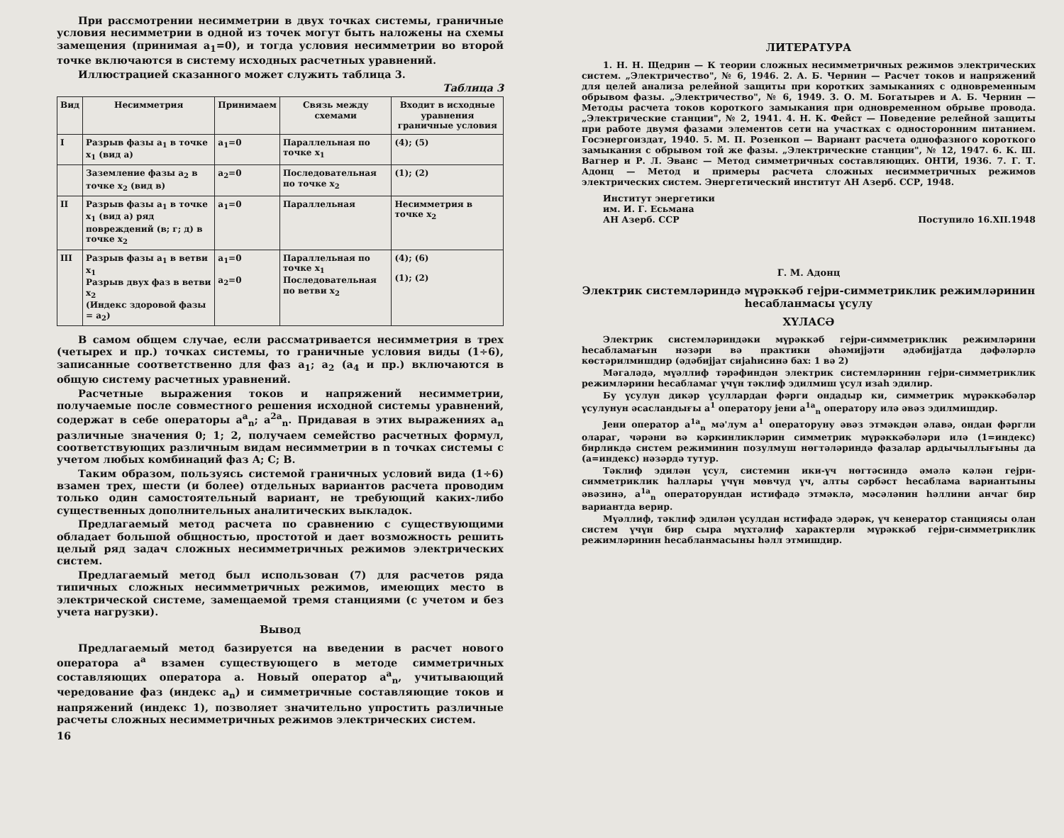При рассмотрении несимметрии в двух точках системы, граничные условия несимметрии в одной из точек могут быть наложены на схемы замещения (принимая a<sub>1</sub>=0), и тогда условия несимметрии во второй точке включаются в систему исходных расчетных уравнений.
Иллюстрацией сказанного может служить таблица 3.
Таблица 3
| Вид | Несимметрия | Принимаем | Связь между схемами | Входит в исходные уравнения граничные условия |
| --- | --- | --- | --- | --- |
| I | Разрыв фазы a<sub>1</sub> в точке x<sub>1</sub> (вид a) | a<sub>1</sub>=0 | Параллельная по точке x<sub>1</sub> | (4); (5) |
| | Заземление фазы a<sub>2</sub> в точке x<sub>2</sub> (вид в) | a<sub>2</sub>=0 | Последовательная по точке x<sub>2</sub> | (1); (2) |
| II | Разрыв фазы a<sub>1</sub> в точке x<sub>1</sub> (вид a) ряд повреждений (в; г; д) в точке x<sub>2</sub> | a<sub>1</sub>=0 | Параллельная | Несимметрия в точке x<sub>2</sub> |
| III | Разрыв фазы a<sub>1</sub> в ветви x<sub>1</sub> Разрыв двух фаз в ветви x<sub>2</sub> (Индекс здоровой фазы = a<sub>2</sub>) | a<sub>1</sub>=0 a<sub>2</sub>=0 | Параллельная по точке x<sub>1</sub> Последовательная по ветви x<sub>2</sub> | (4); (6) (1); (2) |
В самом общем случае, если рассматривается несимметрия в трех (четырех и пр.) точках системы, то граничные условия виды (1÷6), записанные соответственно для фаз a<sub>1</sub>; a<sub>2</sub> (a<sub>4</sub> и пр.) включаются в общую систему расчетных уравнений.
Расчетные выражения токов и напряжений несимметрии, получаемые после совместного решения исходной системы уравнений, содержат в себе операторы a<sup>a</sup><sub>n</sub>; a<sup>2a</sup><sub>n</sub>. Придавая в этих выражениях a<sub>n</sub> различные значения 0; 1; 2, получаем семейство расчетных формул, соответствующих различным видам несимметрии в n точках системы с учетом любых комбинаций фаз A; C; B.
Таким образом, пользуясь системой граничных условий вида (1÷6) взамен трех, шести (и более) отдельных вариантов расчета проводим только один самостоятельный вариант, не требующий каких-либо существенных дополнительных аналитических выкладок.
Предлагаемый метод расчета по сравнению с существующими обладает большой общностью, простотой и дает возможность решить целый ряд задач сложных несимметричных режимов электрических систем.
Предлагаемый метод был использован (7) для расчетов ряда типичных сложных несимметричных режимов, имеющих место в электрической системе, замещаемой тремя станциями (с учетом и без учета нагрузки).
Вывод
Предлагаемый метод базируется на введении в расчет нового оператора a<sup>a</sup> взамен существующего в методе симметричных составляющих оператора a. Новый оператор a<sup>a</sup><sub>n</sub>, учитывающий чередование фаз (индекс a<sub>n</sub>) и симметричные составляющие токов и напряжений (индекс 1), позволяет значительно упростить различные расчеты сложных несимметричных режимов электрических систем.
16
ЛИТЕРАТУРА
1. Н. Н. Щедрин — К теории сложных несимметричных режимов электрических систем. „Электричество", № 6, 1946. 2. А. Б. Чернин — Расчет токов и напряжений для целей анализа релейной защиты при коротких замыканиях с одновременным обрывом фазы. „Электричество", № 6, 1949. 3. О. М. Богатырев и А. Б. Чернин — Методы расчета токов короткого замыкания при одновременном обрыве провода. „Электрические станции", № 2, 1941. 4. Н. К. Фейст — Поведение релейной защиты при работе двумя фазами элементов сети на участках с односторонним питанием. Госэнергоиздат, 1940. 5. М. П. Розенкоп — Вариант расчета однофазного короткого замыкания с обрывом той же фазы. „Электрические станции", № 12, 1947. 6. К. Ш. Вагнер и Р. Л. Эванс — Метод симметричных составляющих. ОНТИ, 1936. 7. Г. Т. Адонц — Метод и примеры расчета сложных несимметричных режимов электрических систем. Энергетический институт АН Азерб. ССР, 1948.
Институт энергетики
им. И. Г. Есьмана
АН Азерб. ССР
Поступило 16.XII.1948
Г. М. Адонц
Электрик системләриндә мүрәккәб гејри-симметриклик режимләринин һесабланмасы үсулу
ХҮЛАСӘ
Электрик системләриндәки мүрәккәб гејри-симметриклик режимләрини һесабламағын нәзәри вә практики әһәмијјәти әдәбијјатда дәфәләрлә көстәрилмишдир (әдәбијјат сијаһисинә бах: 1 вә 2)
Мәгаләдә, мүәллиф тәрәфиндән электрик системләринин гејри-симметриклик режимләрини һесабламаг үчүн тәклиф эдилмиш үсул изаһ эдилир.
Бу үсулун дикәр үсуллардан фәрги ондадыр ки, симметрик мүрәккәбәләр үсулунун әсасландығы a<sup>1</sup> оператору јени a<sup>1a</sup><sub>n</sub> оператору илә әвәз эдилмишдир.
Јени оператор a<sup>1a</sup><sub>n</sub> мә'лум a<sup>1</sup> операторуну әвәз этмәкдән әлавә, ондан фәргли олараг, чәрәни вә кәркинликләрин симметрик мүрәккәбәләри илә (1=индекс) бирликдә систем режиминин позулмуш нөгтәләриндә фазалар ардычыллығыны да (a=индекс) нәзәрдә тутур.
Тәклиф эдилән үсул, системин ики-үч нөгтәсиндә әмәлә кәлән гејри-симметриклик һаллары үчүн мөвчуд үч, алты сәрбәст һесабламa вариантыны әвәзинә, a<sup>1a</sup><sub>n</sub> операторундан истифадә этмәклә, мәсәләнин һәллини анчаг бир вариантда верир.
Мүәллиф, тәклиф эдилән үсулдан истифадә эдәрәк, үч кенератор станциясы олан систем үчүн бир сыра мүхтәлиф характерли мүрәккәб гејри-симметриклик режимләринин һесабланмасыны һәлл этмишдир.